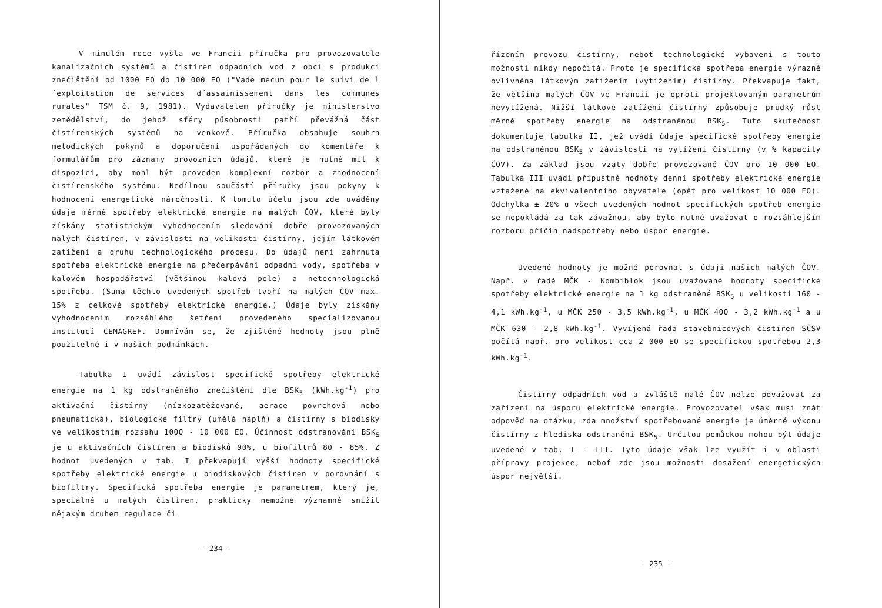V minulém roce vyšla ve Francii příručka pro provozovatele kanalizačních systémů a čistíren odpadních vod z obcí s produkcí znečištění od 1000 EO do 10 000 EO ("Vade mecum pour le suivi de l´exploitation de services d´assainissement dans les communes rurales" TSM č. 9, 1981). Vydavatelem příručky je ministerstvo zemědělství, do jehož sféry působnosti patří převážná část čistírenských systémů na venkově. Příručka obsahuje souhrn metodických pokynů a doporučení uspořádaných do komentáře k formulářům pro záznamy provozních údajů, které je nutné mít k dispozici, aby mohl být proveden komplexní rozbor a zhodnocení čistírenského systému. Nedílnou součástí příručky jsou pokyny k hodnocení energetické náročnosti. K tomuto účelu jsou zde uváděny údaje měrné spotřeby elektrické energie na malých ČOV, které byly získány statistickým vyhodnocením sledování dobře provozovaných malých čistíren, v závislosti na velikosti čistírny, jejím látkovém zatížení a druhu technologického procesu. Do údajů není zahrnuta spotřeba elektrické energie na přečerpávání odpadní vody, spotřeba v kalovém hospodářství (většinou kalová pole) a netechnologická spotřeba. (Suma těchto uvedených spotřeb tvoří na malých ČOV max. 15% z celkové spotřeby elektrické energie.) Údaje byly získány vyhodnocením rozsáhlého šetření provedeného specializovanou institucí CEMAGREF. Domnívám se, že zjištěné hodnoty jsou plně použitelné i v našich podmínkách.
Tabulka I uvádí závislost specifické spotřeby elektrické energie na 1 kg odstraněného znečištění dle BSK<sub>5</sub> (kWh.kg<sup>-1</sup>) pro aktivační čistírny (nízkozatěžované, aerace povrchová nebo pneumatická), biologické filtry (umělá náplň) a čistírny s biodisky ve velikostním rozsahu 1000 - 10 000 EO. Účinnost odstranování BSK<sub>5</sub> je u aktivačních čistíren a biodisků 90%, u biofiltrů 80 - 85%. Z hodnot uvedených v tab. I překvapují vyšší hodnoty specifické spotřeby elektrické energie u biodiskových čistíren v porovnání s biofiltry. Specifická spotřeba energie je parametrem, který je, speciálně u malých čistíren, prakticky nemožné významně snížit nějakým druhem regulace či
- 234 -
řízením provozu čistírny, neboť technologické vybavení s touto možností nikdy nepočítá. Proto je specifická spotřeba energie výrazně ovlivněna látkovým zatížením (vytížením) čistírny. Překvapuje fakt, že většina malých ČOV ve Francii je oproti projektovaným parametrům nevytížená. Nižší látkové zatížení čistírny způsobuje prudký růst měrné spotřeby energie na odstraněnou BSK<sub>5</sub>. Tuto skutečnost dokumentuje tabulka II, jež uvádí údaje specifické spotřeby energie na odstraněnou BSK<sub>5</sub> v závislosti na vytížení čistírny (v % kapacity ČOV). Za základ jsou vzaty dobře provozované ČOV pro 10 000 EO. Tabulka III uvádí přípustné hodnoty denní spotřeby elektrické energie vztažené na ekvivalentního obyvatele (opět pro velikost 10 000 EO). Odchylka ± 20% u všech uvedených hodnot specifických spotřeb energie se nepokládá za tak závažnou, aby bylo nutné uvažovat o rozsáhlejším rozboru příčin nadspotřeby nebo úspor energie.
Uvedené hodnoty je možné porovnat s údaji našich malých ČOV. Např. v řadě MČK - Kombiblok jsou uvažované hodnoty specifické spotřeby elektrické energie na 1 kg odstraněné BSK<sub>5</sub> u velikosti 160 - 4,1 kWh.kg<sup>-1</sup>, u MČK 250 - 3,5 kWh.kg<sup>-1</sup>, u MČK 400 - 3,2 kWh.kg<sup>-1</sup> a u MČK 630 - 2,8 kWh.kg<sup>-1</sup>. Vyvíjená řada stavebnicových čistíren SČSV počítá např. pro velikost cca 2 000 EO se specifickou spotřebou 2,3 kWh.kg<sup>-1</sup>.
Čistírny odpadních vod a zvláště malé ČOV nelze považovat za zařízení na úsporu elektrické energie. Provozovatel však musí znát odpověď na otázku, zda množství spotřebované energie je úměrné výkonu čistírny z hlediska odstranění BSK<sub>5</sub>. Určitou pomůckou mohou být údaje uvedené v tab. I - III. Tyto údaje však lze využít i v oblasti přípravy projekce, neboť zde jsou možnosti dosažení energetických úspor největší.
- 235 -